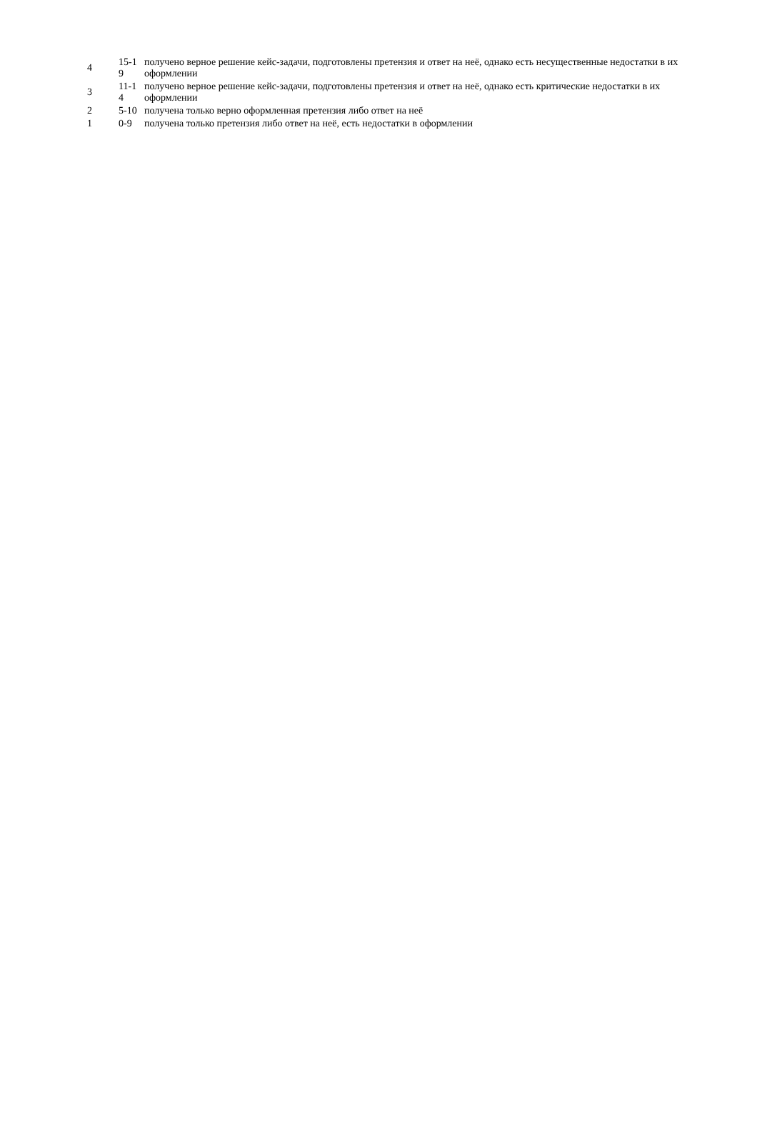| 4 | 15-1 9 | получено верное решение кейс-задачи, подготовлены претензия и ответ на неё, однако есть несущественные недостатки в их оформлении |
| 3 | 11-1 4 | получено верное решение кейс-задачи, подготовлены претензия и ответ на неё, однако есть критические недостатки в их оформлении |
| 2 | 5-10 | получена только верно оформленная претензия либо ответ на неё |
| 1 | 0-9 | получена только претензия либо ответ на неё, есть недостатки в оформлении |